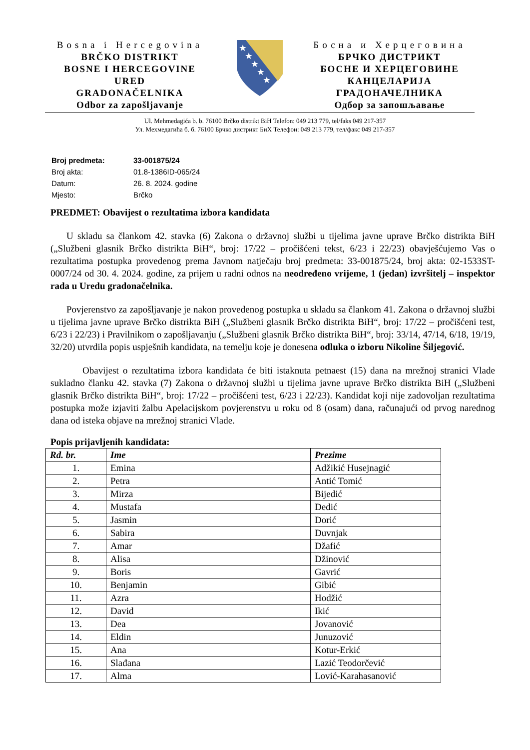Bosna i Hercegovina
BRČKO DISTRIKT
BOSNE I HERCEGOVINE
URED
GRADONAČELNIKA
Odbor za zapošljavanje
★
★
★
★
★
Босна и Херцеговина
БРЧКО ДИСТРИКТ
БОСНЕ И ХЕРЦЕГОВИНЕ
КАНЦЕЛАРИЈА
ГРАДОНАЧЕЛНИКА
Одбор за запошљавање
Ul. Mehmedagića b. b. 76100 Brčko distrikt BiH Telefon: 049 213 779, tel/faks 049 217-357
Ул. Мехмедагића б. б. 76100 Брчко дистрикт БиХ Телефон: 049 213 779, тел/факс 049 217-357
| Broj predmeta: | 33-001875/24 |
| Broj akta: | 01.8-1386ID-065/24 |
| Datum: | 26. 8. 2024. godine |
| Mjesto: | Brčko |
PREDMET: Obavijest o rezultatima izbora kandidata
U skladu sa člankom 42. stavka (6) Zakona o državnoj službi u tijelima javne uprave Brčko distrikta BiH („Službeni glasnik Brčko distrikta BiH“, broj: 17/22 – pročišćeni tekst, 6/23 i 22/23) obavješćujemo Vas o rezultatima postupka provedenog prema Javnom natječaju broj predmeta: 33-001875/24, broj akta: 02-1533ST-0007/24 od 30. 4. 2024. godine, za prijem u radni odnos na neodređeno vrijeme, 1 (jedan) izvršitelj – inspektor rada u Uredu gradonačelnika.
Povjerenstvo za zapošljavanje je nakon provedenog postupka u skladu sa člankom 41. Zakona o državnoj službi u tijelima javne uprave Brčko distrikta BiH („Službeni glasnik Brčko distrikta BiH“, broj: 17/22 – pročišćeni test, 6/23 i 22/23) i Pravilnikom o zapošljavanju („Službeni glasnik Brčko distrikta BiH“, broj: 33/14, 47/14, 6/18, 19/19, 32/20) utvrdila popis uspješnih kandidata, na temelju koje je donesena odluka o izboru Nikoline Šiljegović.
Obavijest o rezultatima izbora kandidata će biti istaknuta petnaest (15) dana na mrežnoj stranici Vlade sukladno članku 42. stavka (7) Zakona o državnoj službi u tijelima javne uprave Brčko distrikta BiH („Službeni glasnik Brčko distrikta BiH“, broj: 17/22 – pročišćeni test, 6/23 i 22/23). Kandidat koji nije zadovoljan rezultatima postupka može izjaviti žalbu Apelacijskom povjerenstvu u roku od 8 (osam) dana, računajući od prvog narednog dana od isteka objave na mrežnoj stranici Vlade.
Popis prijavljenih kandidata:
| Rd. br. | Ime | Prezime |
| --- | --- | --- |
| 1. | Emina | Adžikić Husejnagić |
| 2. | Petra | Antić Tomić |
| 3. | Mirza | Bijedić |
| 4. | Mustafa | Dedić |
| 5. | Jasmin | Dorić |
| 6. | Sabira | Duvnjak |
| 7. | Amar | Džafić |
| 8. | Alisa | Džinović |
| 9. | Boris | Gavrić |
| 10. | Benjamin | Gibić |
| 11. | Azra | Hodžić |
| 12. | David | Ikić |
| 13. | Dea | Jovanović |
| 14. | Eldin | Junuzović |
| 15. | Ana | Kotur-Erkić |
| 16. | Slađana | Lazić Teodorčević |
| 17. | Alma | Lović-Karahasanović |